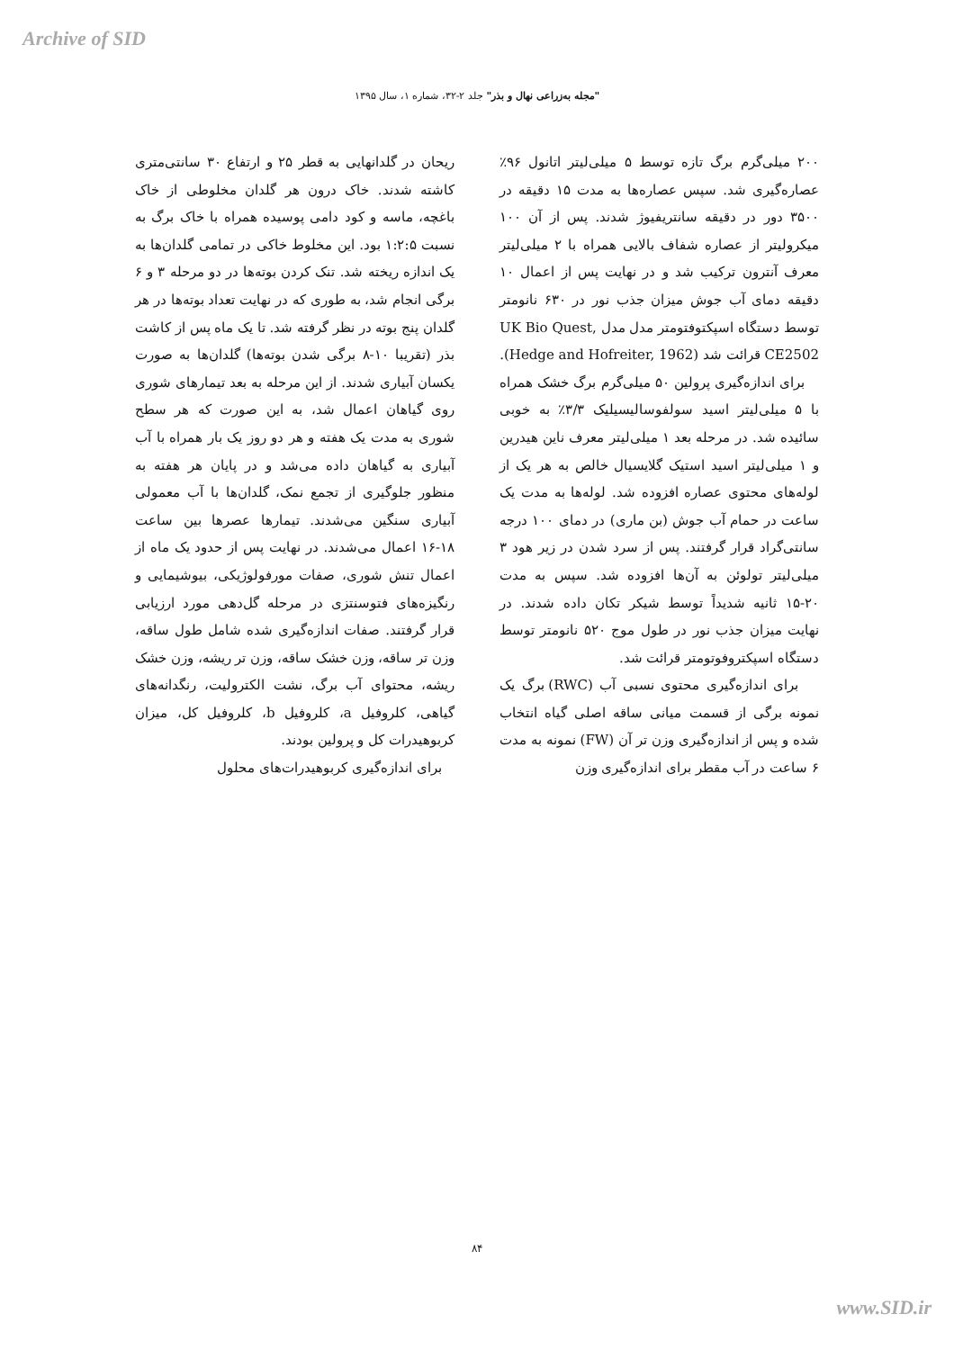Archive of SID
"مجله به‌زراعی نهال و بذر" جلد ۲-۳۲، شماره ۱، سال ۱۳۹۵
ریحان در گلدانهایی به قطر ۲۵ و ارتفاع ۳۰ سانتی‌متری کاشته شدند. خاک درون هر گلدان مخلوطی از خاک باغچه، ماسه و کود دامی پوسیده همراه با خاک برگ به نسبت ۱:۲:۵ بود. این مخلوط خاکی در تمامی گلدان‌ها به یک اندازه ریخته شد. تنک کردن بوته‌ها در دو مرحله ۳ و ۶ برگی انجام شد، به طوری که در نهایت تعداد بوته‌ها در هر گلدان پنج بوته در نظر گرفته شد. تا یک ماه پس از کاشت بذر (تقریبا ۱۰-۸ برگی شدن بوته‌ها) گلدان‌ها به صورت یکسان آبیاری شدند. از این مرحله به بعد تیمارهای شوری روی گیاهان اعمال شد، به این صورت که هر سطح شوری به مدت یک هفته و هر دو روز یک بار همراه با آب آبیاری به گیاهان داده می‌شد و در پایان هر هفته به منظور جلوگیری از تجمع نمک، گلدان‌ها با آب معمولی آبیاری سنگین می‌شدند. تیمارها عصرها بین ساعت ۱۸-۱۶ اعمال می‌شدند. در نهایت پس از حدود یک ماه از اعمال تنش شوری، صفات مورفولوژیکی، بیوشیمایی و رنگیزه‌های فتوسنتزی در مرحله گل‌دهی مورد ارزیابی قرار گرفتند. صفات اندازه‌گیری شده شامل طول ساقه، وزن تر ساقه، وزن خشک ساقه، وزن تر ریشه، وزن خشک ریشه، محتوای آب برگ، نشت الکترولیت، رنگدانه‌های گیاهی، کلروفیل a، کلروفیل b، کلروفیل کل، میزان کربوهیدرات کل و پرولین بودند.
برای اندازه‌گیری کربوهیدرات‌های محلول
۲۰۰ میلی‌گرم برگ تازه توسط ۵ میلی‌لیتر اتانول ۹۶٪ عصاره‌گیری شد. سپس عصاره‌ها به مدت ۱۵ دقیقه در ۳۵۰۰ دور در دقیقه سانتریفیوژ شدند. پس از آن ۱۰۰ میکرولیتر از عصاره شفاف بالایی همراه با ۲ میلی‌لیتر معرف آنترون ترکیب شد و در نهایت پس از اعمال ۱۰ دقیقه دمای آب جوش میزان جذب نور در ۶۳۰ نانومتر توسط دستگاه اسپکتوفتومتر مدل مدل UK Bio Quest, CE2502 قرائت شد (Hedge and Hofreiter, 1962).
برای اندازه‌گیری پرولین ۵۰ میلی‌گرم برگ خشک همراه با ۵ میلی‌لیتر اسید سولفوسالیسیلیک ۳/۳٪ به خوبی سائیده شد. در مرحله بعد ۱ میلی‌لیتر معرف ناین هیدرین و ۱ میلی‌لیتر اسید استیک گلایسیال خالص به هر یک از لوله‌های محتوی عصاره افزوده شد. لوله‌ها به مدت یک ساعت در حمام آب جوش (بن ماری) در دمای ۱۰۰ درجه سانتی‌گراد قرار گرفتند. پس از سرد شدن در زیر هود ۳ میلی‌لیتر تولوئن به آن‌ها افزوده شد. سپس به مدت ۲۰-۱۵ ثانیه شدیداً توسط شیکر تکان داده شدند. در نهایت میزان جذب نور در طول موج ۵۲۰ نانومتر توسط دستگاه اسپکتروفوتومتر قرائت شد.
برای اندازه‌گیری محتوی نسبی آب (RWC) برگ یک نمونه برگی از قسمت میانی ساقه اصلی گیاه انتخاب شده و پس از اندازه‌گیری وزن تر آن (FW) نمونه به مدت ۶ ساعت در آب مقطر برای اندازه‌گیری وزن
۸۴
www.SID.ir